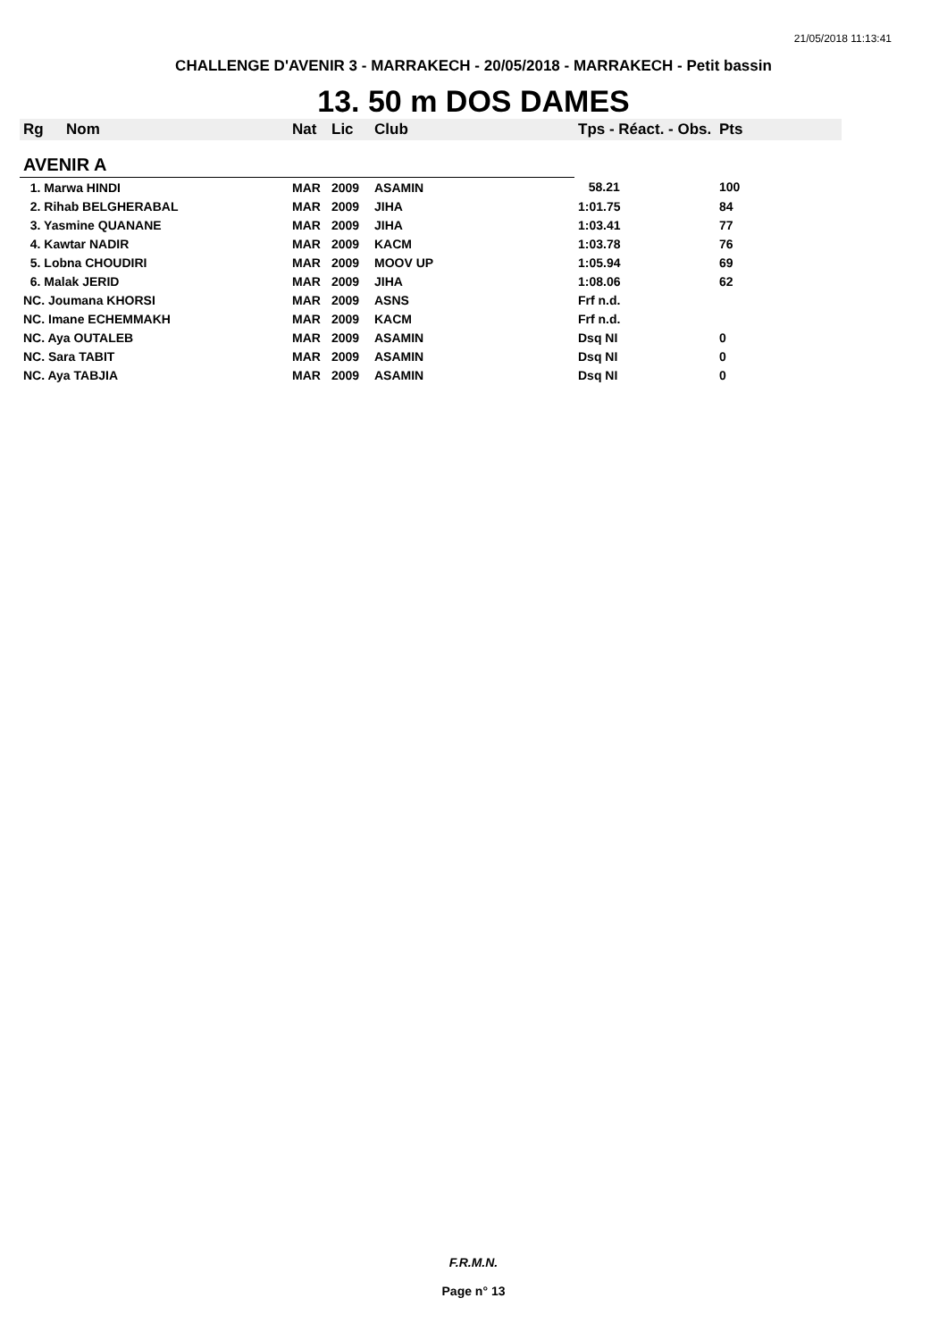21/05/2018 11:13:41
CHALLENGE D'AVENIR 3 - MARRAKECH - 20/05/2018 - MARRAKECH - Petit bassin
13. 50 m DOS DAMES
| Rg | Nom | Nat | Lic | Club | Tps - Réact. - Obs. | Pts |
| --- | --- | --- | --- | --- | --- | --- |
| AVENIR A | | | | | | |
| 1. Marwa HINDI | | MAR | 2009 | ASAMIN | 58.21 | 100 |
| 2. Rihab BELGHERABAL | | MAR | 2009 | JIHA | 1:01.75 | 84 |
| 3. Yasmine QUANANE | | MAR | 2009 | JIHA | 1:03.41 | 77 |
| 4. Kawtar NADIR | | MAR | 2009 | KACM | 1:03.78 | 76 |
| 5. Lobna CHOUDIRI | | MAR | 2009 | MOOV UP | 1:05.94 | 69 |
| 6. Malak JERID | | MAR | 2009 | JIHA | 1:08.06 | 62 |
| NC. Joumana KHORSI | | MAR | 2009 | ASNS | Frf n.d. | |
| NC. Imane ECHEMMAKH | | MAR | 2009 | KACM | Frf n.d. | |
| NC. Aya OUTALEB | | MAR | 2009 | ASAMIN | Dsq NI | 0 |
| NC. Sara TABIT | | MAR | 2009 | ASAMIN | Dsq NI | 0 |
| NC. Aya TABJIA | | MAR | 2009 | ASAMIN | Dsq NI | 0 |
F.R.M.N.
Page n° 13